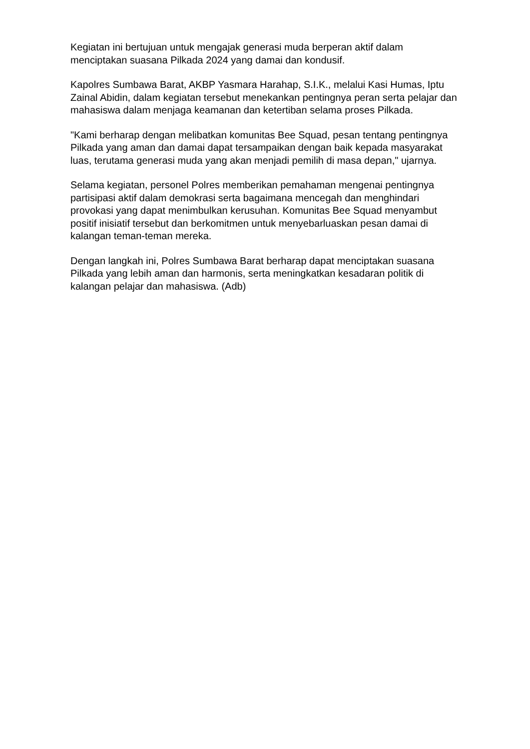Kegiatan ini bertujuan untuk mengajak generasi muda berperan aktif dalam menciptakan suasana Pilkada 2024 yang damai dan kondusif.
Kapolres Sumbawa Barat, AKBP Yasmara Harahap, S.I.K., melalui Kasi Humas, Iptu Zainal Abidin, dalam kegiatan tersebut menekankan pentingnya peran serta pelajar dan mahasiswa dalam menjaga keamanan dan ketertiban selama proses Pilkada.
"Kami berharap dengan melibatkan komunitas Bee Squad, pesan tentang pentingnya Pilkada yang aman dan damai dapat tersampaikan dengan baik kepada masyarakat luas, terutama generasi muda yang akan menjadi pemilih di masa depan," ujarnya.
Selama kegiatan, personel Polres memberikan pemahaman mengenai pentingnya partisipasi aktif dalam demokrasi serta bagaimana mencegah dan menghindari provokasi yang dapat menimbulkan kerusuhan. Komunitas Bee Squad menyambut positif inisiatif tersebut dan berkomitmen untuk menyebarluaskan pesan damai di kalangan teman-teman mereka.
Dengan langkah ini, Polres Sumbawa Barat berharap dapat menciptakan suasana Pilkada yang lebih aman dan harmonis, serta meningkatkan kesadaran politik di kalangan pelajar dan mahasiswa. (Adb)